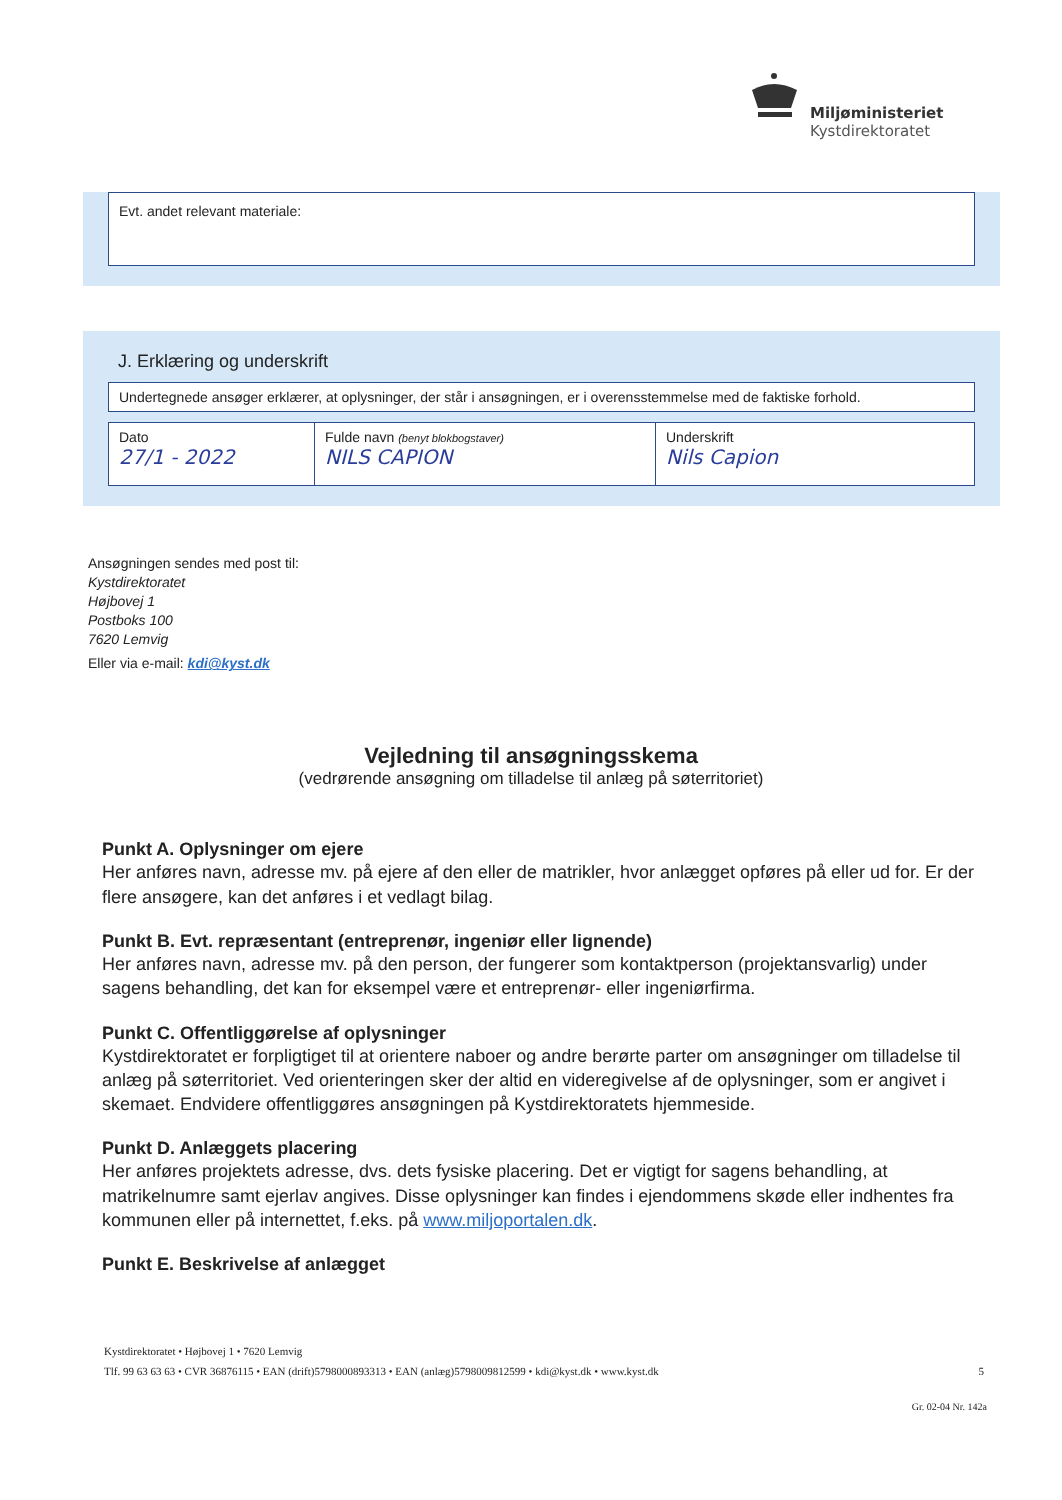Miljøministeriet
Kystdirektoratet
Evt. andet relevant materiale:
J. Erklæring og underskrift
Undertegnede ansøger erklærer, at oplysninger, der står i ansøgningen, er i overensstemmelse med de faktiske forhold.
| Dato 27/1 - 2022 | Fulde navn (benyt blokbogstaver) NILS CAPION | Underskrift Nils Capion |
Ansøgningen sendes med post til:
Kystdirektoratet
Højbovej 1
Postboks 100
7620 Lemvig
Eller via e-mail: kdi@kyst.dk
Vejledning til ansøgningsskema
(vedrørende ansøgning om tilladelse til anlæg på søterritoriet)
Punkt A. Oplysninger om ejere
Her anføres navn, adresse mv. på ejere af den eller de matrikler, hvor anlægget opføres på eller ud for. Er der flere ansøgere, kan det anføres i et vedlagt bilag.
Punkt B. Evt. repræsentant (entreprenør, ingeniør eller lignende)
Her anføres navn, adresse mv. på den person, der fungerer som kontaktperson (projektansvarlig) under sagens behandling, det kan for eksempel være et entreprenør- eller ingeniørfirma.
Punkt C. Offentliggørelse af oplysninger
Kystdirektoratet er forpligtiget til at orientere naboer og andre berørte parter om ansøgninger om tilladelse til anlæg på søterritoriet. Ved orienteringen sker der altid en videregivelse af de oplysninger, som er angivet i skemaet. Endvidere offentliggøres ansøgningen på Kystdirektoratets hjemmeside.
Punkt D. Anlæggets placering
Her anføres projektets adresse, dvs. dets fysiske placering. Det er vigtigt for sagens behandling, at matrikelnumre samt ejerlav angives. Disse oplysninger kan findes i ejendommens skøde eller indhentes fra kommunen eller på internettet, f.eks. på www.miljoportalen.dk.
Punkt E. Beskrivelse af anlægget
Kystdirektoratet • Højbovej 1 • 7620 Lemvig
Tlf. 99 63 63 63 • CVR 36876115 • EAN (drift)5798000893313 • EAN (anlæg)5798009812599 • kdi@kyst.dk • www.kyst.dk 5
Gr. 02-04 Nr. 142a